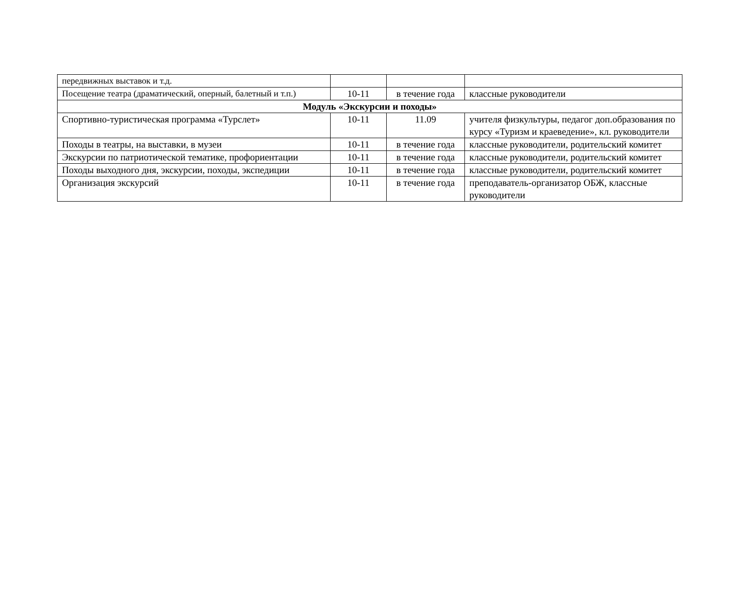| передвижных выставок и т.д. | | | |
| Посещение театра (драматический, оперный, балетный и т.п.) | 10-11 | в течение года | классные руководители |
| Модуль «Экскурсии и походы» | | | |
| Спортивно-туристическая программа «Турслет» | 10-11 | 11.09 | учителя физкультуры, педагог доп.образования по курсу «Туризм и краеведение», кл. руководители |
| Походы в театры, на выставки, в музеи | 10-11 | в течение года | классные руководители, родительский комитет |
| Экскурсии по патриотической тематике, профориентации | 10-11 | в течение года | классные руководители, родительский комитет |
| Походы выходного дня, экскурсии, походы, экспедиции | 10-11 | в течение года | классные руководители, родительский комитет |
| Организация экскурсий | 10-11 | в течение года | преподаватель-организатор ОБЖ, классные руководители |